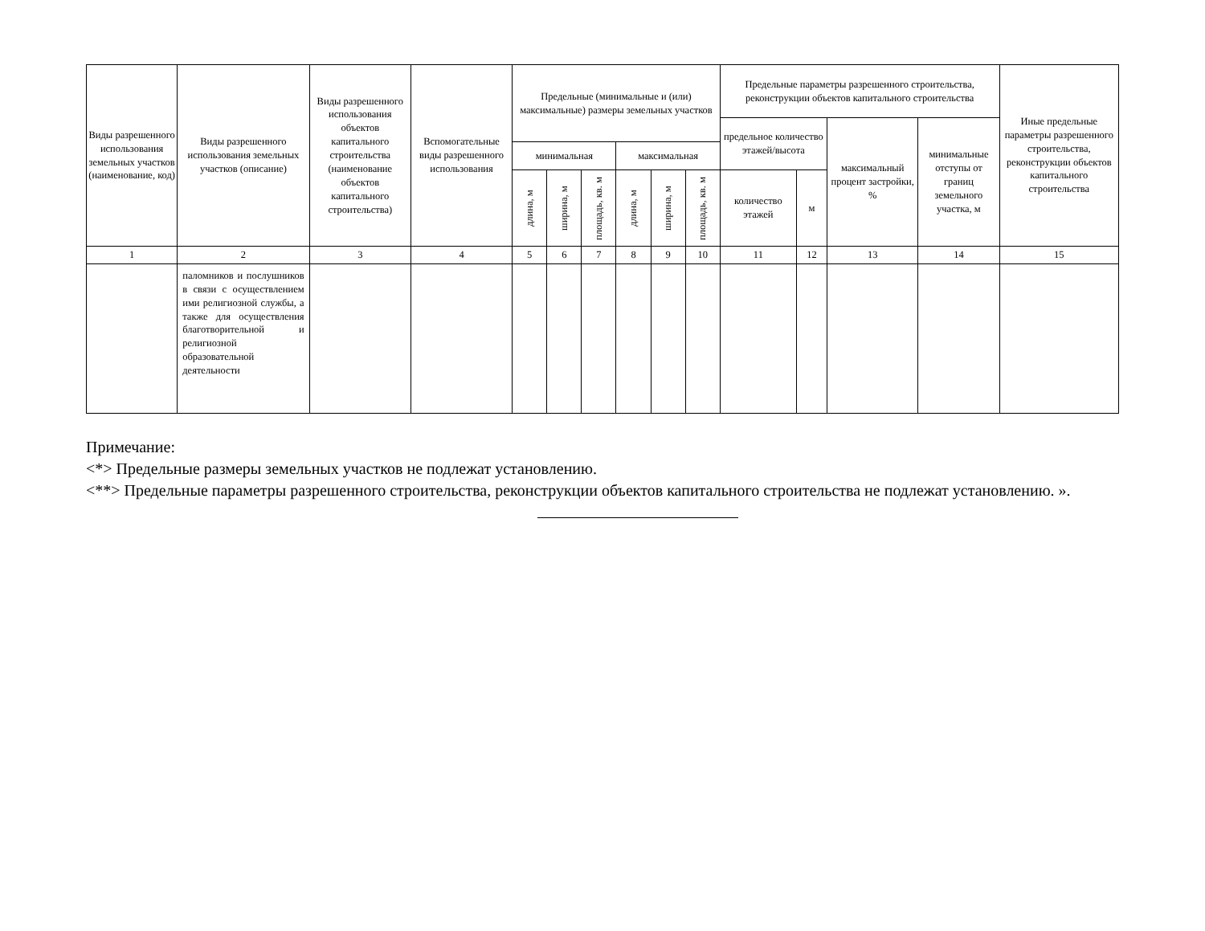| Виды разрешенного использования земельных участков (наименование, код) | Виды разрешенного использования земельных участков (описание) | Виды разрешенного использования объектов капитального строительства (наименование объектов капитального строительства) | Вспомогательные виды разрешенного использования | Предельные (минимальные и (или) максимальные) размеры земельных участков | | | | | | Предельные параметры разрешенного строительства, реконструкции объектов капитального строительства | | | | Иные предельные параметры разрешенного строительства, реконструкции объектов капитального строительства |
| --- | --- | --- | --- | --- | --- | --- | --- | --- | --- | --- | --- | --- | --- | --- |
| | | | | | | | | | | предельное количество этажей/высота | | максимальный процент застройки, % | минимальные отступы от границ земельного участка, м | |
| | | | | минимальная | | | максимальная | | | | | | | |
| | | | | длина, м | ширина, м | площадь, кв. м | длина, м | ширина, м | площадь, кв. м | количество этажей | м | | | |
| 1 | 2 | 3 | 4 | 5 | 6 | 7 | 8 | 9 | 10 | 11 | 12 | 13 | 14 | 15 |
| | паломников и послушников в связи с осуществлением ими религиозной службы, а также для осуществления благотворительной и религиозной образовательной деятельности | | | | | | | | | | | | | |
Примечание:
<*> Предельные размеры земельных участков не подлежат установлению.
<**> Предельные параметры разрешенного строительства, реконструкции объектов капитального строительства не подлежат установлению. ».